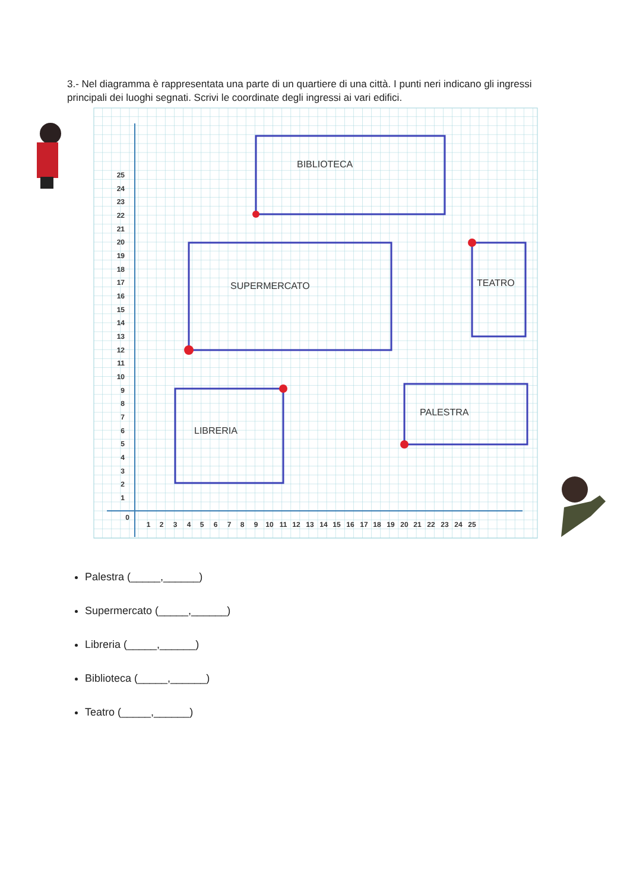3.- Nel diagramma è rappresentata una parte di un quartiere di una città. I punti neri indicano gli ingressi principali dei luoghi segnati. Scrivi le coordinate degli ingressi ai vari edifici.
BIBLIOTECA
SUPERMERCATO
TEATRO
PALESTRA
LIBRERIA
25
24
23
22
21
20
19
18
17
16
15
14
13
12
11
10
9
8
7
6
5
4
3
2
1
0
1
2
3
4
5
6
7
8
9
10
11
12
13
14
15
16
17
18
19
20
21
22
23
24
25
Palestra (_____,______)
Supermercato (_____,______)
Libreria (_____,______)
Biblioteca (_____,______)
Teatro (_____,______)